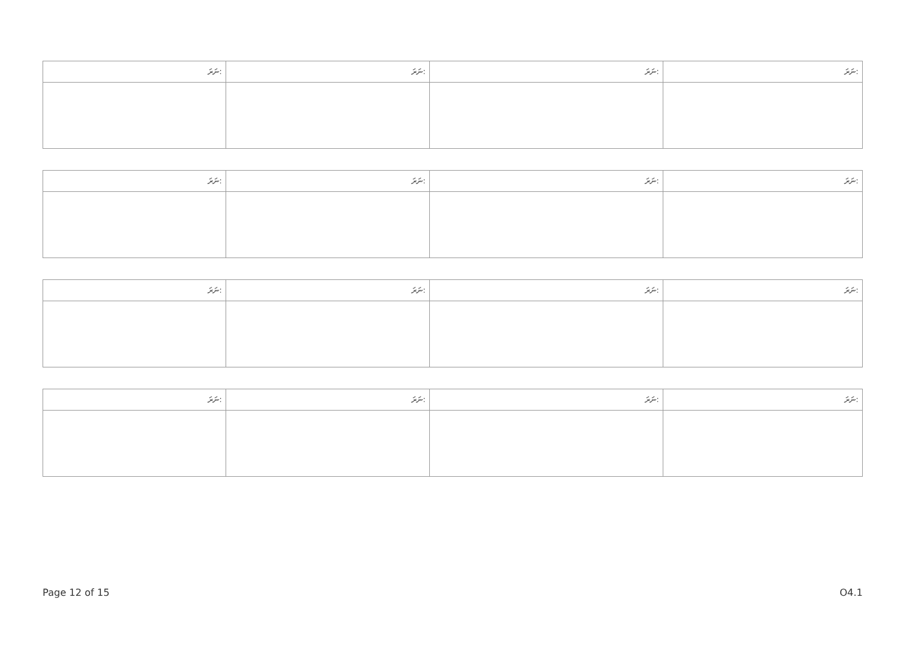| ނަރަ: | ނަރަ: | ނަރަ: | ނަރަ: |
| --- | --- | --- | --- |
| ނަރަ: | ނަރަ: | ނަރަ: | ނަރަ: |
| --- | --- | --- | --- |
| ނަރަ: | ނަރަ: | ނަރަ: | ނަރަ: |
| --- | --- | --- | --- |
| ނަރަ: | ނަރަ: | ނަރަ: | ނަރަ: |
| --- | --- | --- | --- |
Page 12 of 15 O4.1